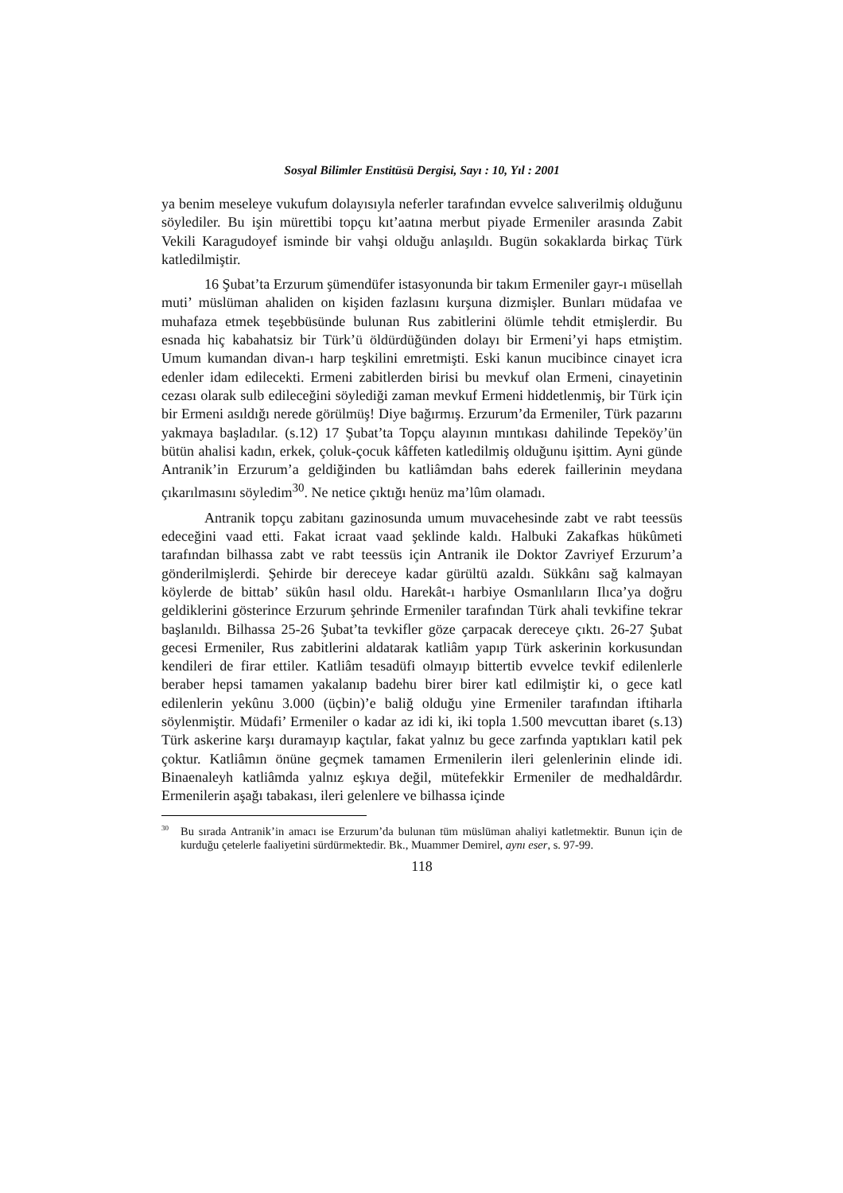Sosyal Bilimler Enstitüsü Dergisi, Sayı : 10, Yıl : 2001
ya benim meseleye vukufum dolayısıyla neferler tarafından evvelce salıverilmiş olduğunu söylediler. Bu işin mürettibi topçu kıt’aatına merbut piyade Ermeniler arasında Zabit Vekili Karagudoyef isminde bir vahşi olduğu anlaşıldı. Bugün sokaklarda birkaç Türk katledilmiştir.
16 Şubat’ta Erzurum şümendüfer istasyonunda bir takım Ermeniler gayr-ı müsellah muti’ müslüman ahaliden on kişiden fazlasını kurşuna dizmişler. Bunları müdafaa ve muhafaza etmek teşebbüsünde bulunan Rus zabitlerini ölümle tehdit etmişlerdir. Bu esnada hiç kabahatsiz bir Türk’ü öldürdüğünden dolayı bir Ermeni’yi haps etmiştim. Umum kumandan divan-ı harp teşkilini emretmişti. Eski kanun mucibince cinayet icra edenler idam edilecekti. Ermeni zabitlerden birisi bu mevkuf olan Ermeni, cinayetinin cezası olarak sulb edileceğini söylediği zaman mevkuf Ermeni hiddetlenmiş, bir Türk için bir Ermeni asıldığı nerede görülmüş! Diye bağırmış. Erzurum’da Ermeniler, Türk pazarını yakmaya başladılar. (s.12) 17 Şubat’ta Topçu alayının mıntıkası dahilinde Tepeköy’ün bütün ahalisi kadın, erkek, çoluk-çocuk kâffeten katledilmiş olduğunu işittim. Ayni günde Antranik’in Erzurum’a geldiğinden bu katliâmdan bahs ederek faillerinin meydana çıkarılmasını söyledim<sup>30</sup>. Ne netice çıktığı henüz ma’lûm olamadı.
Antranik topçu zabitanı gazinosunda umum muvacehesinde zabt ve rabt teessüs edeceğini vaad etti. Fakat icraat vaad şeklinde kaldı. Halbuki Zakafkas hükûmeti tarafından bilhassa zabt ve rabt teessüs için Antranik ile Doktor Zavriyef Erzurum’a gönderilmişlerdi. Şehirde bir dereceye kadar gürültü azaldı. Sükkânı sağ kalmayan köylerde de bittab’ sükûn hasıl oldu. Harekât-ı harbiye Osmanlıların Ilıca’ya doğru geldiklerini gösterince Erzurum şehrinde Ermeniler tarafından Türk ahali tevkifine tekrar başlanıldı. Bilhassa 25-26 Şubat’ta tevkifler göze çarpacak dereceye çıktı. 26-27 Şubat gecesi Ermeniler, Rus zabitlerini aldatarak katliâm yapıp Türk askerinin korkusundan kendileri de firar ettiler. Katliâm tesadüfi olmayıp bittertib evvelce tevkif edilenlerle beraber hepsi tamamen yakalanıp badehu birer birer katl edilmiştir ki, o gece katl edilenlerin yekûnu 3.000 (üçbin)’e baliğ olduğu yine Ermeniler tarafından iftiharla söylenmiştir. Müdafi’ Ermeniler o kadar az idi ki, iki topla 1.500 mevcuttan ibaret (s.13) Türk askerine karşı duramayıp kaçtılar, fakat yalnız bu gece zarfında yaptıkları katil pek çoktur. Katliâmın önüne geçmek tamamen Ermenilerin ileri gelenlerinin elinde idi. Binaenaleyh katliâmda yalnız eşkıya değil, mütefekkir Ermeniler de medhaldârdır. Ermenilerin aşağı tabakası, ileri gelenlere ve bilhassa içinde
<sup>30</sup> Bu sırada Antranik’in amacı ise Erzurum’da bulunan tüm müslüman ahaliyi katletmektir. Bunun için de kurduğu çetelerle faaliyetini sürdürmektedir. Bk., Muammer Demirel, aynı eser, s. 97-99.
118